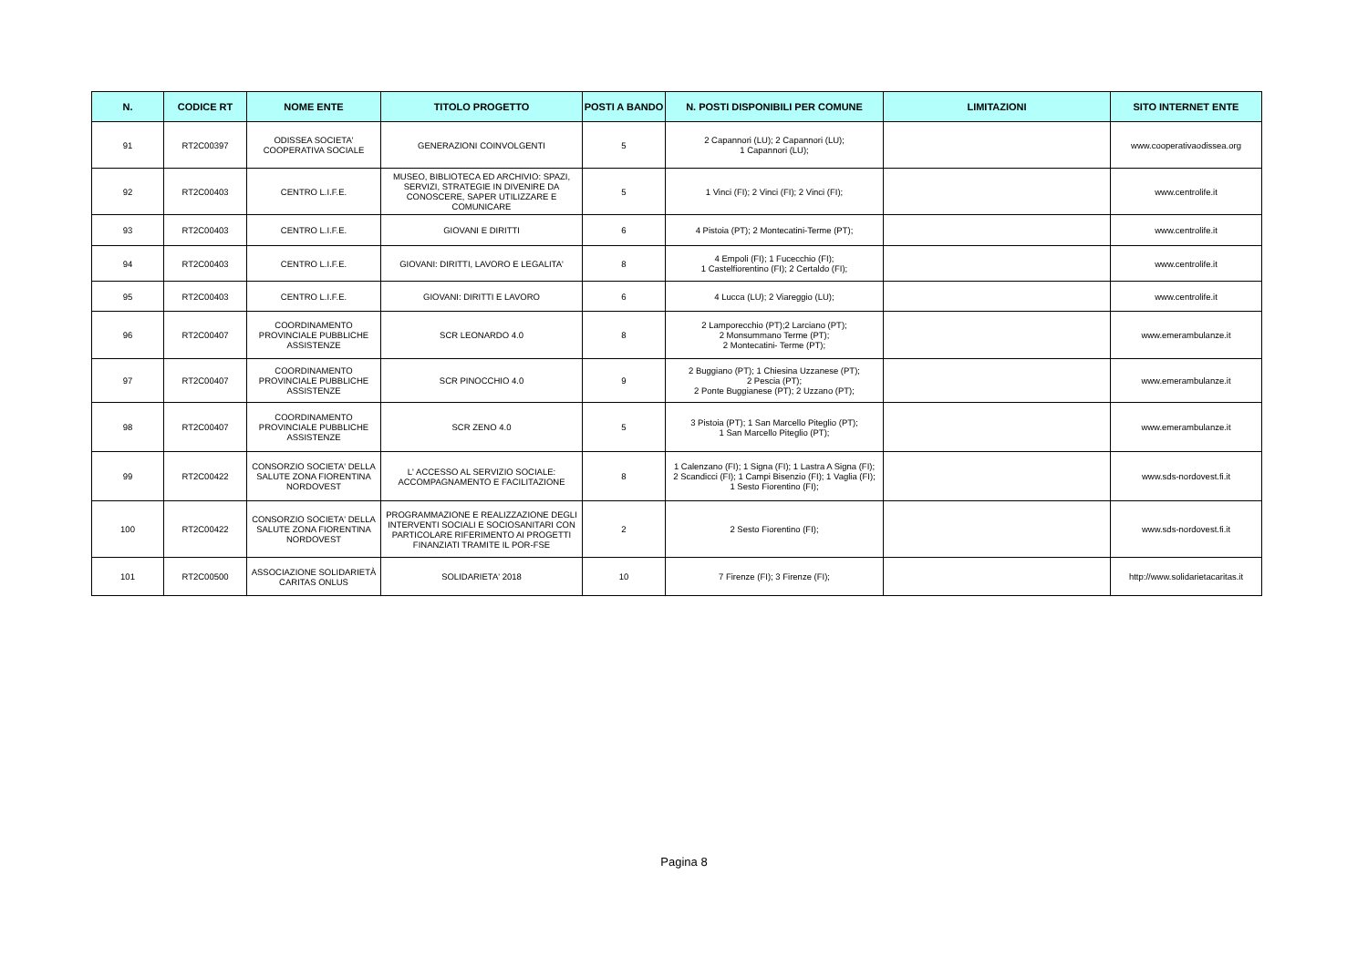| N. | CODICE RT | NOME ENTE | TITOLO PROGETTO | POSTI A BANDO | N. POSTI DISPONIBILI PER COMUNE | LIMITAZIONI | SITO INTERNET ENTE |
| --- | --- | --- | --- | --- | --- | --- | --- |
| 91 | RT2C00397 | ODISSEA SOCIETA' COOPERATIVA SOCIALE | GENERAZIONI COINVOLGENTI | 5 | 2 Capannori (LU); 2 Capannori (LU); 1 Capannori (LU); | | www.cooperativaodissea.org |
| 92 | RT2C00403 | CENTRO L.I.F.E. | MUSEO, BIBLIOTECA ED ARCHIVIO: SPAZI, SERVIZI, STRATEGIE IN DIVENIRE DA CONOSCERE, SAPER UTILIZZARE E COMUNICARE | 5 | 1 Vinci (FI); 2 Vinci (FI); 2 Vinci (FI); | | www.centrolife.it |
| 93 | RT2C00403 | CENTRO L.I.F.E. | GIOVANI E DIRITTI | 6 | 4 Pistoia (PT); 2 Montecatini-Terme (PT); | | www.centrolife.it |
| 94 | RT2C00403 | CENTRO L.I.F.E. | GIOVANI: DIRITTI, LAVORO E LEGALITA' | 8 | 4 Empoli (FI); 1 Fucecchio (FI); 1 Castelfiorentino (FI); 2 Certaldo (FI); | | www.centrolife.it |
| 95 | RT2C00403 | CENTRO L.I.F.E. | GIOVANI: DIRITTI E LAVORO | 6 | 4 Lucca (LU); 2 Viareggio (LU); | | www.centrolife.it |
| 96 | RT2C00407 | COORDINAMENTO PROVINCIALE PUBBLICHE ASSISTENZE | SCR LEONARDO 4.0 | 8 | 2 Lamporecchio (PT);2 Larciano (PT); 2 Monsummano Terme (PT); 2 Montecatini- Terme (PT); | | www.emerambulanze.it |
| 97 | RT2C00407 | COORDINAMENTO PROVINCIALE PUBBLICHE ASSISTENZE | SCR PINOCCHIO 4.0 | 9 | 2 Buggiano (PT); 1 Chiesina Uzzanese (PT); 2 Pescia (PT); 2 Ponte Buggianese (PT); 2 Uzzano (PT); | | www.emerambulanze.it |
| 98 | RT2C00407 | COORDINAMENTO PROVINCIALE PUBBLICHE ASSISTENZE | SCR ZENO 4.0 | 5 | 3 Pistoia (PT); 1 San Marcello Piteglio (PT); 1 San Marcello Piteglio (PT); | | www.emerambulanze.it |
| 99 | RT2C00422 | CONSORZIO SOCIETA' DELLA SALUTE ZONA FIORENTINA NORDOVEST | L' ACCESSO AL SERVIZIO SOCIALE: ACCOMPAGNAMENTO E FACILITAZIONE | 8 | 1 Calenzano (FI); 1 Signa (FI); 1 Lastra A Signa (FI); 2 Scandicci (FI); 1 Campi Bisenzio (FI); 1 Vaglia (FI); 1 Sesto Fiorentino (FI); | | www.sds-nordovest.fi.it |
| 100 | RT2C00422 | CONSORZIO SOCIETA' DELLA SALUTE ZONA FIORENTINA NORDOVEST | PROGRAMMAZIONE E REALIZZAZIONE DEGLI INTERVENTI SOCIALI E SOCIOSANITARI CON PARTICOLARE RIFERIMENTO AI PROGETTI FINANZIATI TRAMITE IL POR-FSE | 2 | 2 Sesto Fiorentino (FI); | | www.sds-nordovest.fi.it |
| 101 | RT2C00500 | ASSOCIAZIONE SOLIDARIETÀ CARITAS ONLUS | SOLIDARIETA' 2018 | 10 | 7 Firenze (FI); 3 Firenze (FI); | | http://www.solidarietacaritas.it |
Pagina 8